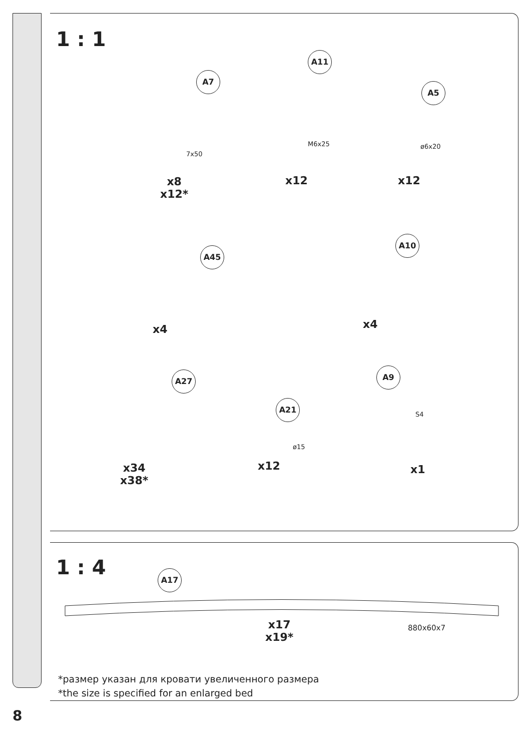1 : 1
A7
A11
A5
7x50
M6x25 ø6x20
x8
x12*
x12 x12
A45
A10
x4 x4
A27
A21
A9
ø15
S4
x34
x38*
x12 x1
1 : 4 A17
x17
x19*
880x60x7
*размер указан для кровати увеличенного размера
*the size is specified for an enlarged bed
8